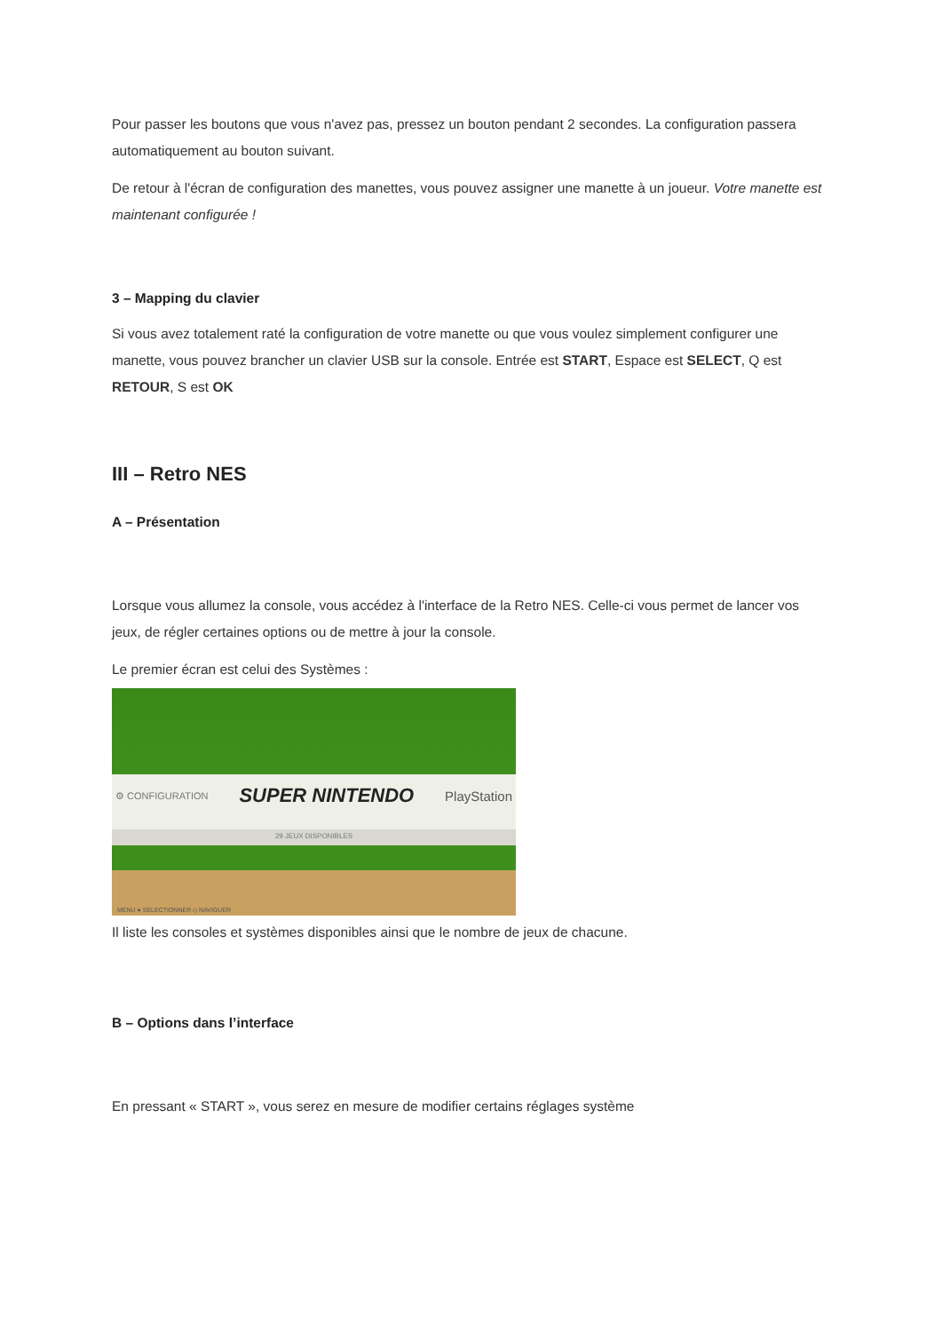Pour passer les boutons que vous n'avez pas, pressez un bouton pendant 2 secondes. La configuration passera automatiquement au bouton suivant.
De retour à l'écran de configuration des manettes, vous pouvez assigner une manette à un joueur. Votre manette est maintenant configurée !
3 – Mapping du clavier
Si vous avez totalement raté la configuration de votre manette ou que vous voulez simplement configurer une manette, vous pouvez brancher un clavier USB sur la console. Entrée est START, Espace est SELECT, Q est RETOUR, S est OK
III – Retro NES
A – Présentation
Lorsque vous allumez la console, vous accédez à l'interface de la Retro NES. Celle-ci vous permet de lancer vos jeux, de régler certaines options ou de mettre à jour la console.
Le premier écran est celui des Systèmes :
⚙ CONFIGURATION SUPER NINTENDO PlayStation
29 JEUX DISPONIBLES
MENU ● SELECTIONNER ◇ NAVIGUER
Il liste les consoles et systèmes disponibles ainsi que le nombre de jeux de chacune.
B – Options dans l’interface
En pressant « START », vous serez en mesure de modifier certains réglages système